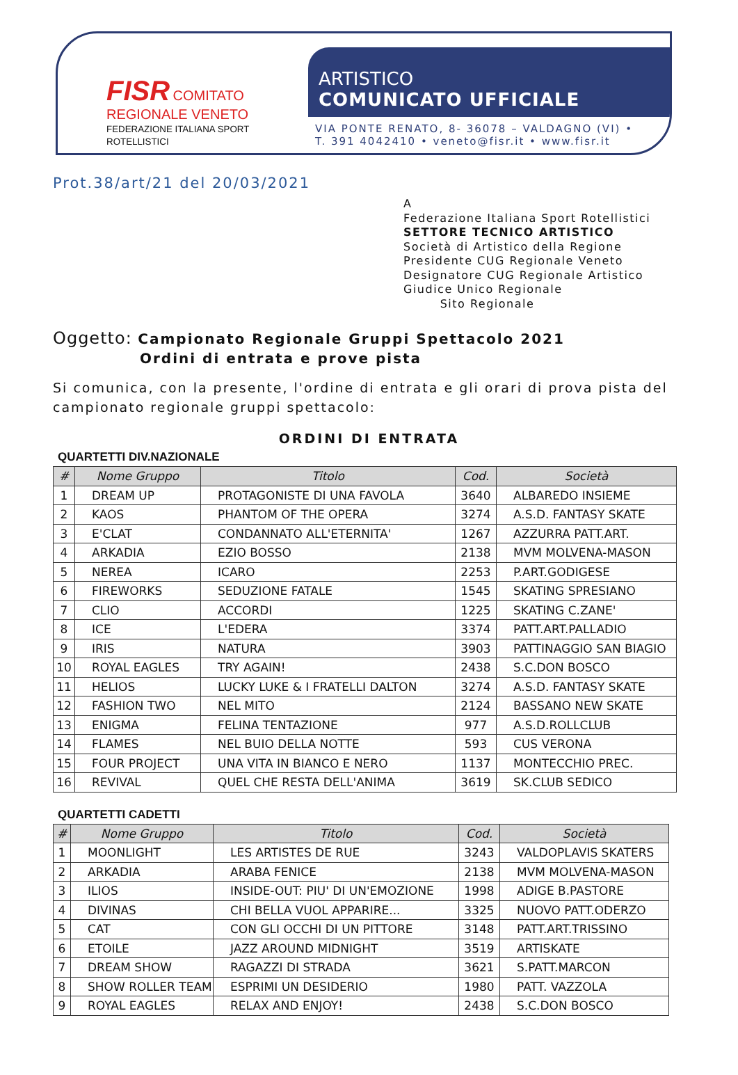FISR COMITATO REGIONALE VENETO
FEDERAZIONE ITALIANA SPORT ROTELLISTICI
ARTISTICO
COMUNICATO UFFICIALE
VIA PONTE RENATO, 8- 36078 – VALDAGNO (VI) •
T. 391 4042410 • veneto@fisr.it • www.fisr.it
Prot.38/art/21 del 20/03/2021
A
Federazione Italiana Sport Rotellistici
SETTORE TECNICO ARTISTICO
Società di Artistico della Regione
Presidente CUG Regionale Veneto
Designatore CUG Regionale Artistico
Giudice Unico Regionale
Sito Regionale
Oggetto: Campionato Regionale Gruppi Spettacolo 2021
Ordini di entrata e prove pista
Si comunica, con la presente, l'ordine di entrata e gli orari di prova pista del campionato regionale gruppi spettacolo:
ORDINI DI ENTRATA
QUARTETTI DIV.NAZIONALE
| # | Nome Gruppo | Titolo | Cod. | Società |
| --- | --- | --- | --- | --- |
| 1 | DREAM UP | PROTAGONISTE DI UNA FAVOLA | 3640 | ALBAREDO INSIEME |
| 2 | KAOS | PHANTOM OF THE OPERA | 3274 | A.S.D. FANTASY SKATE |
| 3 | E'CLAT | CONDANNATO ALL'ETERNITA' | 1267 | AZZURRA PATT.ART. |
| 4 | ARKADIA | EZIO BOSSO | 2138 | MVM MOLVENA-MASON |
| 5 | NEREA | ICARO | 2253 | P.ART.GODIGESE |
| 6 | FIREWORKS | SEDUZIONE FATALE | 1545 | SKATING SPRESIANO |
| 7 | CLIO | ACCORDI | 1225 | SKATING C.ZANE' |
| 8 | ICE | L'EDERA | 3374 | PATT.ART.PALLADIO |
| 9 | IRIS | NATURA | 3903 | PATTINAGGIO SAN BIAGIO |
| 10 | ROYAL EAGLES | TRY AGAIN! | 2438 | S.C.DON BOSCO |
| 11 | HELIOS | LUCKY LUKE & I FRATELLI DALTON | 3274 | A.S.D. FANTASY SKATE |
| 12 | FASHION TWO | NEL MITO | 2124 | BASSANO NEW SKATE |
| 13 | ENIGMA | FELINA TENTAZIONE | 977 | A.S.D.ROLLCLUB |
| 14 | FLAMES | NEL BUIO DELLA NOTTE | 593 | CUS VERONA |
| 15 | FOUR PROJECT | UNA VITA IN BIANCO E NERO | 1137 | MONTECCHIO PREC. |
| 16 | REVIVAL | QUEL CHE RESTA DELL'ANIMA | 3619 | SK.CLUB SEDICO |
QUARTETTI CADETTI
| # | Nome Gruppo | Titolo | Cod. | Società |
| --- | --- | --- | --- | --- |
| 1 | MOONLIGHT | LES ARTISTES DE RUE | 3243 | VALDOPLAVIS SKATERS |
| 2 | ARKADIA | ARABA FENICE | 2138 | MVM MOLVENA-MASON |
| 3 | ILIOS | INSIDE-OUT: PIU' DI UN'EMOZIONE | 1998 | ADIGE B.PASTORE |
| 4 | DIVINAS | CHI BELLA VUOL APPARIRE... | 3325 | NUOVO PATT.ODERZO |
| 5 | CAT | CON GLI OCCHI DI UN PITTORE | 3148 | PATT.ART.TRISSINO |
| 6 | ETOILE | JAZZ AROUND MIDNIGHT | 3519 | ARTISKATE |
| 7 | DREAM SHOW | RAGAZZI DI STRADA | 3621 | S.PATT.MARCON |
| 8 | SHOW ROLLER TEAM | ESPRIMI UN DESIDERIO | 1980 | PATT. VAZZOLA |
| 9 | ROYAL EAGLES | RELAX AND ENJOY! | 2438 | S.C.DON BOSCO |